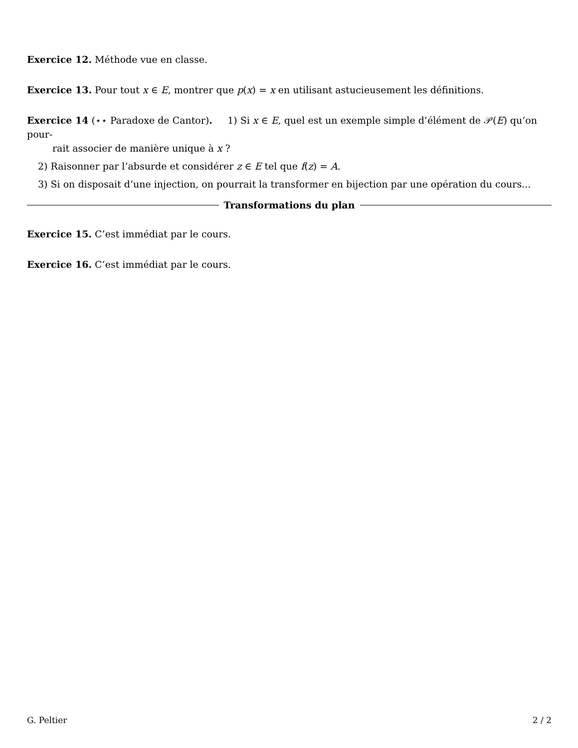Exercice 12. Méthode vue en classe.
Exercice 13. Pour tout x ∈ E, montrer que p(x) = x en utilisant astucieusement les définitions.
Exercice 14 (⋆⋆ Paradoxe de Cantor). 1) Si x ∈ E, quel est un exemple simple d’élément de 𝒫(E) qu’on pour-
rait associer de manière unique à x ?
2) Raisonner par l’absurde et considérer z ∈ E tel que f(z) = A.
3) Si on disposait d’une injection, on pourrait la transformer en bijection par une opération du cours...
Transformations du plan
Exercice 15. C’est immédiat par le cours.
Exercice 16. C’est immédiat par le cours.
G. Peltier 2 / 2